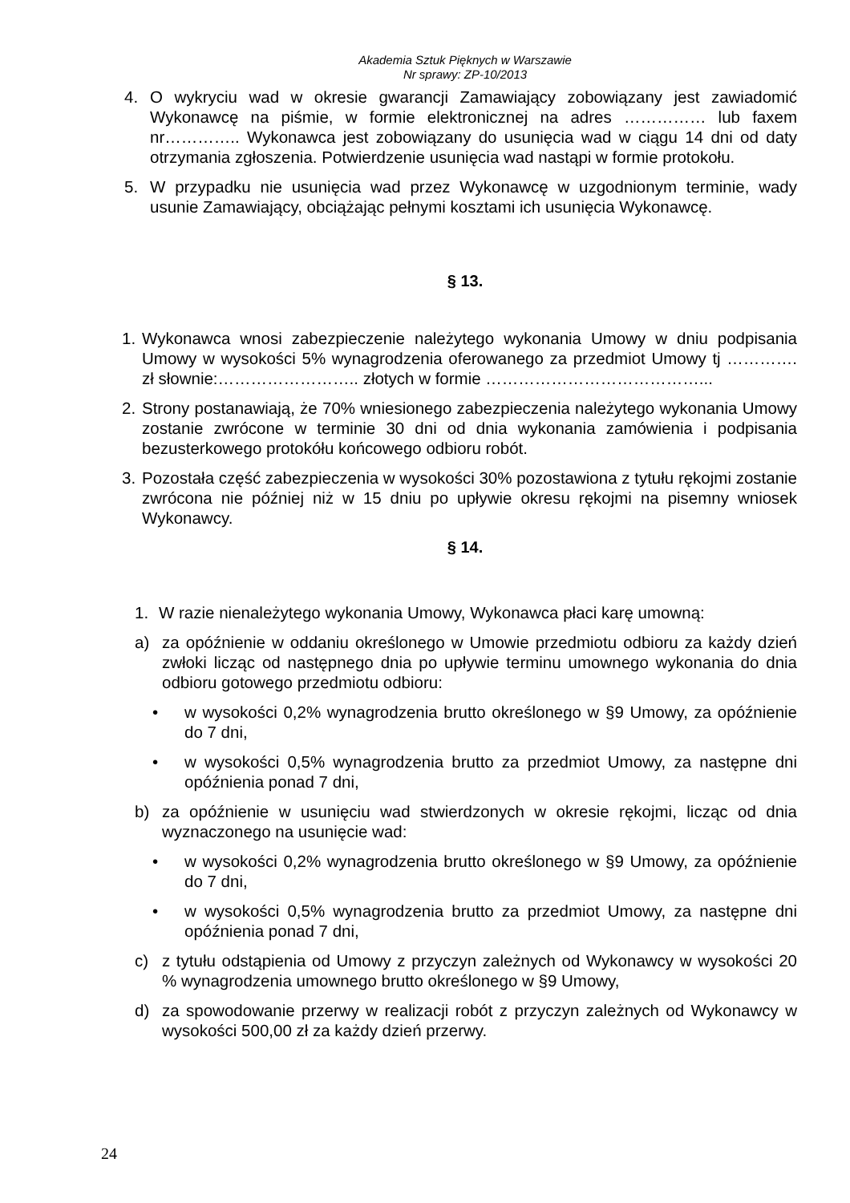Akademia Sztuk Pięknych w Warszawie
Nr sprawy: ZP-10/2013
4. O wykryciu wad w okresie gwarancji Zamawiający zobowiązany jest zawiadomić Wykonawcę na piśmie, w formie elektronicznej na adres …………… lub faxem nr………….. Wykonawca jest zobowiązany do usunięcia wad w ciągu 14 dni od daty otrzymania zgłoszenia. Potwierdzenie usunięcia wad nastąpi w formie protokołu.
5. W przypadku nie usunięcia wad przez Wykonawcę w uzgodnionym terminie, wady usunie Zamawiający, obciążając pełnymi kosztami ich usunięcia Wykonawcę.
§ 13.
1. Wykonawca wnosi zabezpieczenie należytego wykonania Umowy w dniu podpisania Umowy w wysokości 5% wynagrodzenia oferowanego za przedmiot Umowy tj …………. zł słownie:…………………….. złotych w formie …………………………………...
2. Strony postanawiają, że 70% wniesionego zabezpieczenia należytego wykonania Umowy zostanie zwrócone w terminie 30 dni od dnia wykonania zamówienia i podpisania bezusterkowego protokółu końcowego odbioru robót.
3. Pozostała część zabezpieczenia w wysokości 30% pozostawiona z tytułu rękojmi zostanie zwrócona nie później niż w 15 dniu po upływie okresu rękojmi na pisemny wniosek Wykonawcy.
§ 14.
1. W razie nienależytego wykonania Umowy, Wykonawca płaci karę umowną:
a) za opóźnienie w oddaniu określonego w Umowie przedmiotu odbioru za każdy dzień zwłoki licząc od następnego dnia po upływie terminu umownego wykonania do dnia odbioru gotowego przedmiotu odbioru:
• w wysokości 0,2% wynagrodzenia brutto określonego w §9 Umowy, za opóźnienie do 7 dni,
• w wysokości 0,5% wynagrodzenia brutto za przedmiot Umowy, za następne dni opóźnienia ponad 7 dni,
b) za opóźnienie w usunięciu wad stwierdzonych w okresie rękojmi, licząc od dnia wyznaczonego na usunięcie wad:
• w wysokości 0,2% wynagrodzenia brutto określonego w §9 Umowy, za opóźnienie do 7 dni,
• w wysokości 0,5% wynagrodzenia brutto za przedmiot Umowy, za następne dni opóźnienia ponad 7 dni,
c) z tytułu odstąpienia od Umowy z przyczyn zależnych od Wykonawcy w wysokości 20 % wynagrodzenia umownego brutto określonego w §9 Umowy,
d) za spowodowanie przerwy w realizacji robót z przyczyn zależnych od Wykonawcy w wysokości 500,00 zł za każdy dzień przerwy.
24